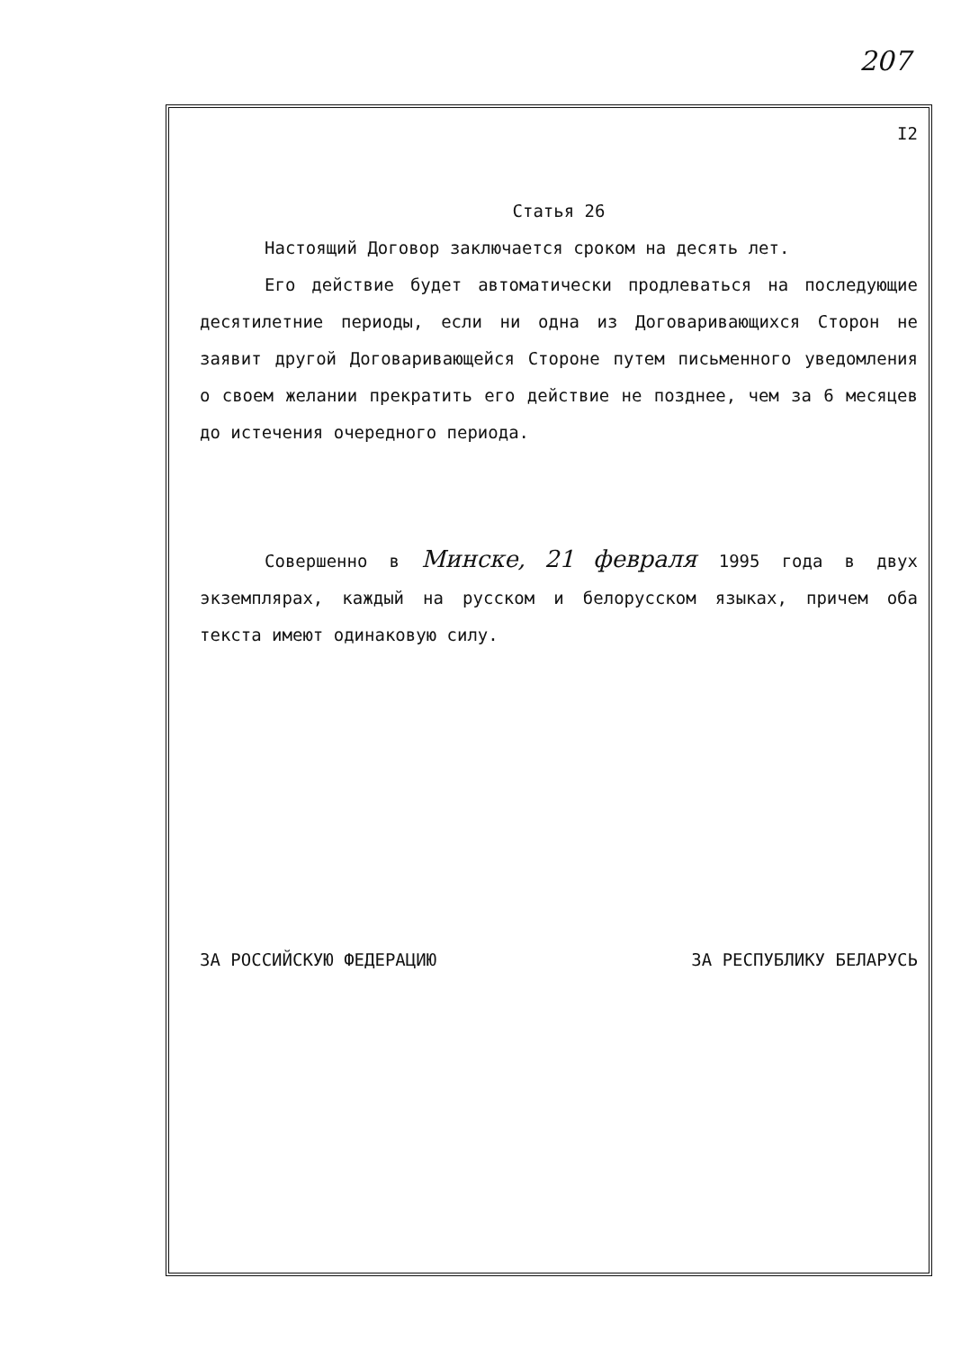207
I2
Статья 26
Настоящий Договор заключается сроком на десять лет.
Его действие будет автоматически продлеваться на последующие десятилетние периоды, если ни одна из Договаривающихся Сторон не заявит другой Договаривающейся Стороне путем письменного уведомления о своем желании прекратить его действие не позднее, чем за 6 месяцев до истечения очередного периода.
Совершенно в Минске, 21 февраля 1995 года в двух экземплярах, каждый на русском и белорусском языках, причем оба текста имеют одинаковую силу.
ЗА РОССИЙСКУЮ ФЕДЕРАЦИЮ ЗА РЕСПУБЛИКУ БЕЛАРУСЬ